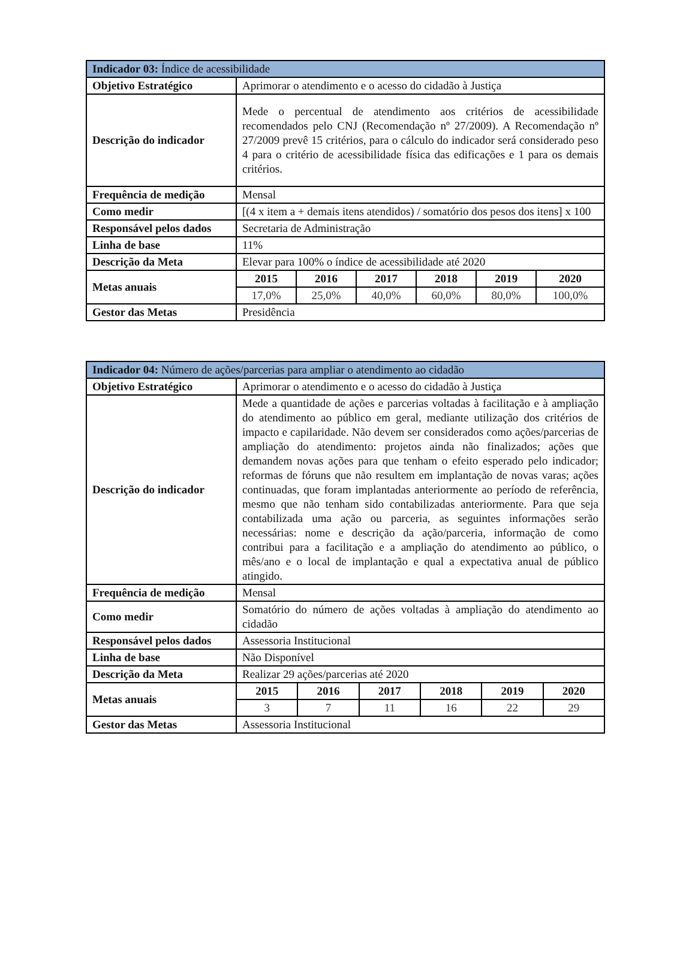| Indicador 03: Índice de acessibilidade | | | | | | |
| --- | --- | --- | --- | --- | --- | --- |
| Objetivo Estratégico | Aprimorar o atendimento e o acesso do cidadão à Justiça | | | | | |
| Descrição do indicador | Mede o percentual de atendimento aos critérios de acessibilidade recomendados pelo CNJ (Recomendação nº 27/2009). A Recomendação nº 27/2009 prevê 15 critérios, para o cálculo do indicador será considerado peso 4 para o critério de acessibilidade física das edificações e 1 para os demais critérios. | | | | | |
| Frequência de medição | Mensal | | | | | |
| Como medir | [(4 x item a + demais itens atendidos) / somatório dos pesos dos itens] x 100 | | | | | |
| Responsável pelos dados | Secretaria de Administração | | | | | |
| Linha de base | 11% | | | | | |
| Descrição da Meta | Elevar para 100% o índice de acessibilidade até 2020 | | | | | |
| Metas anuais | 2015 | 2016 | 2017 | 2018 | 2019 | 2020 |
| | 17,0% | 25,0% | 40,0% | 60,0% | 80,0% | 100,0% |
| Gestor das Metas | Presidência | | | | | |
| Indicador 04: Número de ações/parcerias para ampliar o atendimento ao cidadão | | | | | | |
| --- | --- | --- | --- | --- | --- | --- |
| Objetivo Estratégico | Aprimorar o atendimento e o acesso do cidadão à Justiça | | | | | |
| Descrição do indicador | Mede a quantidade de ações e parcerias voltadas à facilitação e à ampliação do atendimento ao público em geral, mediante utilização dos critérios de impacto e capilaridade. Não devem ser considerados como ações/parcerias de ampliação do atendimento: projetos ainda não finalizados; ações que demandem novas ações para que tenham o efeito esperado pelo indicador; reformas de fóruns que não resultem em implantação de novas varas; ações continuadas, que foram implantadas anteriormente ao período de referência, mesmo que não tenham sido contabilizadas anteriormente. Para que seja contabilizada uma ação ou parceria, as seguintes informações serão necessárias: nome e descrição da ação/parceria, informação de como contribui para a facilitação e a ampliação do atendimento ao público, o mês/ano e o local de implantação e qual a expectativa anual de público atingido. | | | | | |
| Frequência de medição | Mensal | | | | | |
| Como medir | Somatório do número de ações voltadas à ampliação do atendimento ao cidadão | | | | | |
| Responsável pelos dados | Assessoria Institucional | | | | | |
| Linha de base | Não Disponível | | | | | |
| Descrição da Meta | Realizar 29 ações/parcerias até 2020 | | | | | |
| Metas anuais | 2015 | 2016 | 2017 | 2018 | 2019 | 2020 |
| | 3 | 7 | 11 | 16 | 22 | 29 |
| Gestor das Metas | Assessoria Institucional | | | | | |